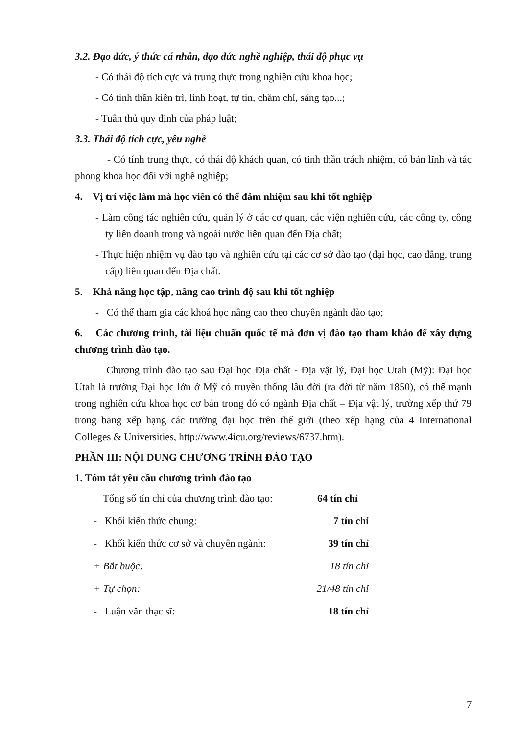3.2. Đạo đức, ý thức cá nhân, đạo đức nghề nghiệp, thái độ phục vụ
- Có thái độ tích cực và trung thực trong nghiên cứu khoa học;
- Có tinh thần kiên trì, linh hoạt, tự tin, chăm chỉ, sáng tạo...;
- Tuân thủ quy định của pháp luật;
3.3. Thái độ tích cực, yêu nghề
- Có tính trung thực, có thái độ khách quan, có tinh thần trách nhiệm, có bản lĩnh và tác phong khoa học đối với nghề nghiệp;
4. Vị trí việc làm mà học viên có thể đảm nhiệm sau khi tốt nghiệp
- Làm công tác nghiên cứu, quản lý ở các cơ quan, các viện nghiên cứu, các công ty, công ty liên doanh trong và ngoài nước liên quan đến Địa chất;
- Thực hiện nhiệm vụ đào tạo và nghiên cứu tại các cơ sở đào tạo (đại học, cao đẳng, trung cấp) liên quan đến Địa chất.
5. Khả năng học tập, nâng cao trình độ sau khi tốt nghiệp
- Có thể tham gia các khoá học nâng cao theo chuyên ngành đào tạo;
6. Các chương trình, tài liệu chuẩn quốc tế mà đơn vị đào tạo tham khảo để xây dựng chương trình đào tạo.
Chương trình đào tạo sau Đại học Địa chất - Địa vật lý, Đại học Utah (Mỹ): Đại học Utah là trường Đại học lớn ở Mỹ có truyền thống lâu đời (ra đời từ năm 1850), có thế mạnh trong nghiên cứu khoa học cơ bản trong đó có ngành Địa chất – Địa vật lý, trường xếp thứ 79 trong bảng xếp hạng các trường đại học trên thế giới (theo xếp hạng của 4 International Colleges & Universities, http://www.4icu.org/reviews/6737.htm).
PHẦN III: NỘI DUNG CHƯƠNG TRÌNH ĐÀO TẠO
1. Tóm tắt yêu cầu chương trình đào tạo
Tổng số tín chỉ của chương trình đào tạo: 64 tín chỉ
- Khối kiến thức chung: 7 tín chỉ
- Khối kiến thức cơ sở và chuyên ngành: 39 tín chỉ
+ Bắt buộc: 18 tín chỉ
+ Tự chọn: 21/48 tín chỉ
- Luận văn thạc sĩ: 18 tín chỉ
7